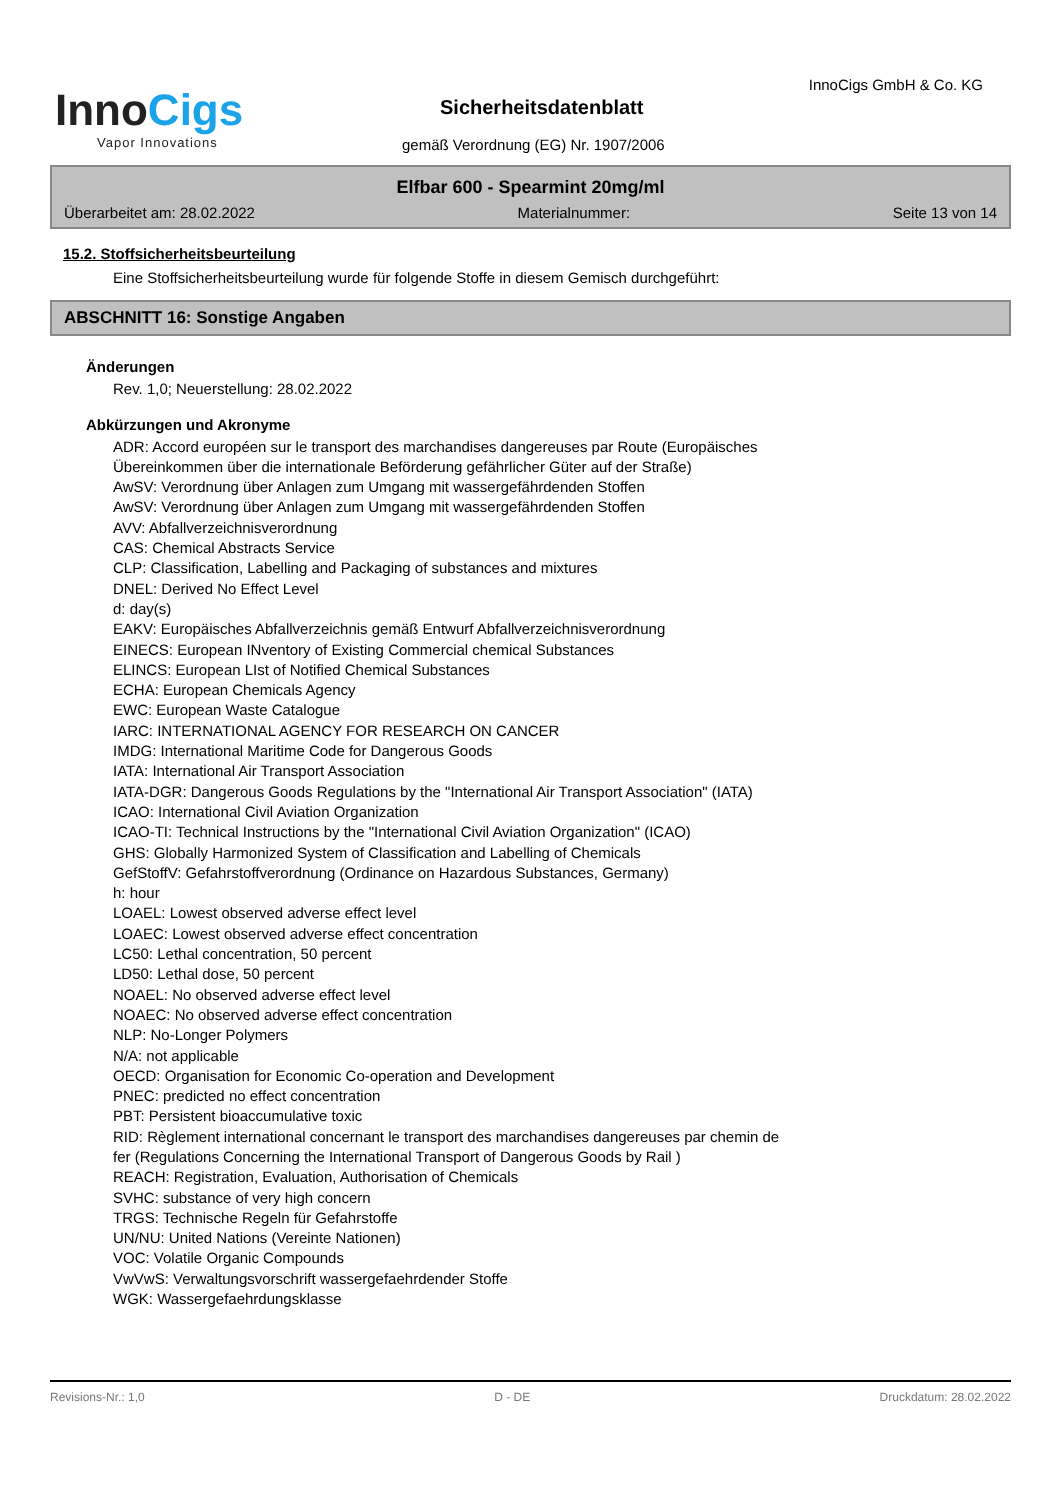InnoCigs
Vapor Innovations
InnoCigs GmbH & Co. KG
Sicherheitsdatenblatt
gemäß Verordnung (EG) Nr. 1907/2006
Elfbar 600 - Spearmint 20mg/ml
Überarbeitet am: 28.02.2022 Materialnummer: Seite 13 von 14
15.2. Stoffsicherheitsbeurteilung
Eine Stoffsicherheitsbeurteilung wurde für folgende Stoffe in diesem Gemisch durchgeführt:
ABSCHNITT 16: Sonstige Angaben
Änderungen
Rev. 1,0; Neuerstellung: 28.02.2022
Abkürzungen und Akronyme
ADR: Accord européen sur le transport des marchandises dangereuses par Route (Europäisches
Übereinkommen über die internationale Beförderung gefährlicher Güter auf der Straße)
AwSV: Verordnung über Anlagen zum Umgang mit wassergefährdenden Stoffen
AwSV: Verordnung über Anlagen zum Umgang mit wassergefährdenden Stoffen
AVV: Abfallverzeichnisverordnung
CAS: Chemical Abstracts Service
CLP: Classification, Labelling and Packaging of substances and mixtures
DNEL: Derived No Effect Level
d: day(s)
EAKV: Europäisches Abfallverzeichnis gemäß Entwurf Abfallverzeichnisverordnung
EINECS: European INventory of Existing Commercial chemical Substances
ELINCS: European LIst of Notified Chemical Substances
ECHA: European Chemicals Agency
EWC: European Waste Catalogue
IARC: INTERNATIONAL AGENCY FOR RESEARCH ON CANCER
IMDG: International Maritime Code for Dangerous Goods
IATA: International Air Transport Association
IATA-DGR: Dangerous Goods Regulations by the "International Air Transport Association" (IATA)
ICAO: International Civil Aviation Organization
ICAO-TI: Technical Instructions by the "International Civil Aviation Organization" (ICAO)
GHS: Globally Harmonized System of Classification and Labelling of Chemicals
GefStoffV: Gefahrstoffverordnung (Ordinance on Hazardous Substances, Germany)
h: hour
LOAEL: Lowest observed adverse effect level
LOAEC: Lowest observed adverse effect concentration
LC50: Lethal concentration, 50 percent
LD50: Lethal dose, 50 percent
NOAEL: No observed adverse effect level
NOAEC: No observed adverse effect concentration
NLP: No-Longer Polymers
N/A: not applicable
OECD: Organisation for Economic Co-operation and Development
PNEC: predicted no effect concentration
PBT: Persistent bioaccumulative toxic
RID: Règlement international concernant le transport des marchandises dangereuses par chemin de
fer (Regulations Concerning the International Transport of Dangerous Goods by Rail )
REACH: Registration, Evaluation, Authorisation of Chemicals
SVHC: substance of very high concern
TRGS: Technische Regeln für Gefahrstoffe
UN/NU: United Nations (Vereinte Nationen)
VOC: Volatile Organic Compounds
VwVwS: Verwaltungsvorschrift wassergefaehrdender Stoffe
WGK: Wassergefaehrdungsklasse
Revisions-Nr.: 1,0 D - DE Druckdatum: 28.02.2022